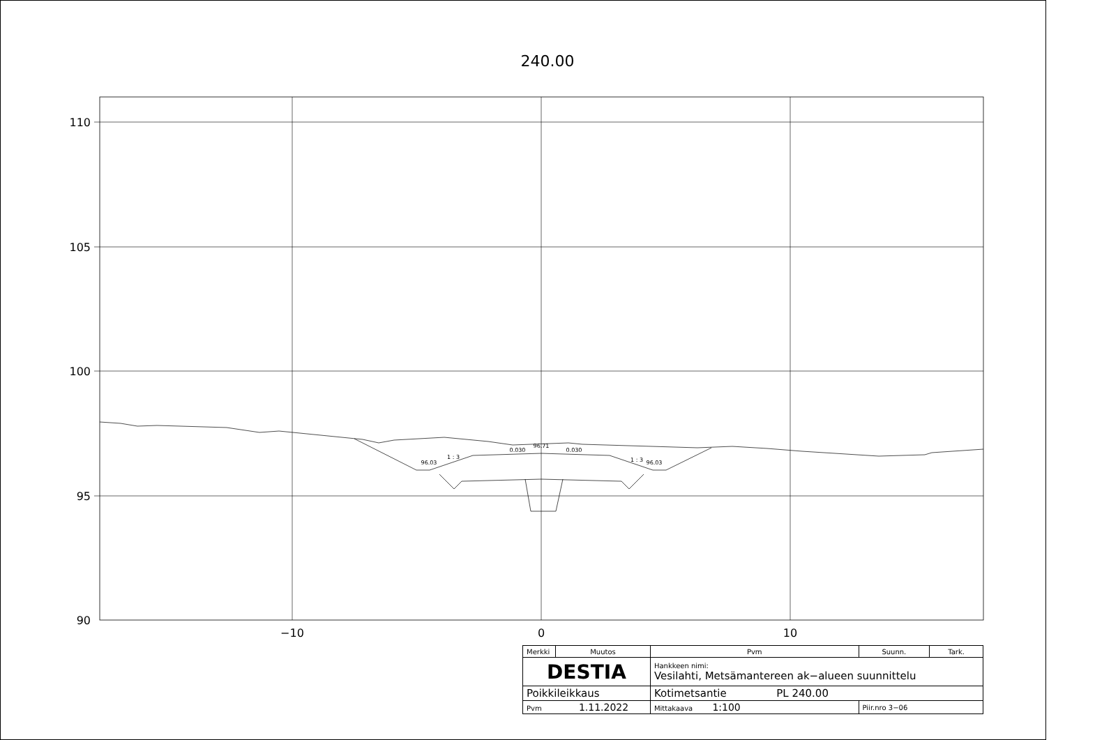240.00
110
105
100
95
90
−10
0
10
96.03
96.71
96.03
0.030
0.030
1 : 3
1 : 3
| Merkki | Muutos | | Pvm | Suunn. | Tark. |
| DESTIA | | Hankkeen nimi: Vesilahti, Metsämantereen ak−alueen suunnittelu | | | |
| Poikkileikkaus | | Kotimetsantie PL 240.00 | | | |
| Pvm 1.11.2022 | | Mittakaava 1:100 | | Piir.nro 3−06 | |